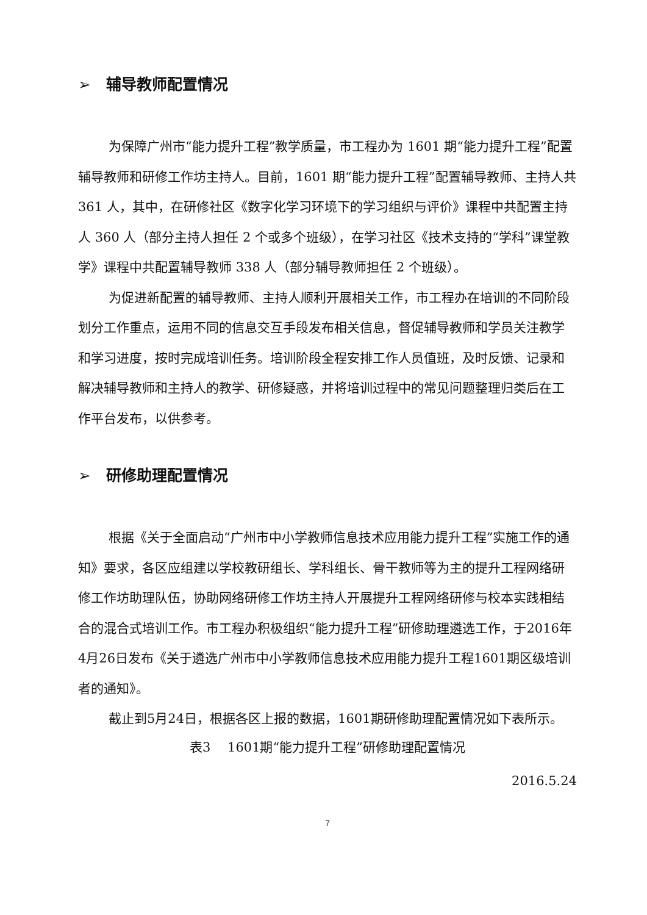➢ 辅导教师配置情况
为保障广州市“能力提升工程”教学质量，市工程办为 1601 期“能力提升工程”配置辅导教师和研修工作坊主持人。目前，1601 期“能力提升工程”配置辅导教师、主持人共 361 人，其中，在研修社区《数字化学习环境下的学习组织与评价》课程中共配置主持人 360 人（部分主持人担任 2 个或多个班级），在学习社区《技术支持的“学科”课堂教学》课程中共配置辅导教师 338 人（部分辅导教师担任 2 个班级）。
为促进新配置的辅导教师、主持人顺利开展相关工作，市工程办在培训的不同阶段划分工作重点，运用不同的信息交互手段发布相关信息，督促辅导教师和学员关注教学和学习进度，按时完成培训任务。培训阶段全程安排工作人员值班，及时反馈、记录和解决辅导教师和主持人的教学、研修疑惑，并将培训过程中的常见问题整理归类后在工作平台发布，以供参考。
➢ 研修助理配置情况
根据《关于全面启动“广州市中小学教师信息技术应用能力提升工程”实施工作的通知》要求，各区应组建以学校教研组长、学科组长、骨干教师等为主的提升工程网络研修工作坊助理队伍，协助网络研修工作坊主持人开展提升工程网络研修与校本实践相结合的混合式培训工作。市工程办积极组织“能力提升工程”研修助理遴选工作，于2016年4月26日发布《关于遴选广州市中小学教师信息技术应用能力提升工程1601期区级培训者的通知》。
截止到5月24日，根据各区上报的数据，1601期研修助理配置情况如下表所示。
表3　 1601期“能力提升工程”研修助理配置情况
2016.5.24
7